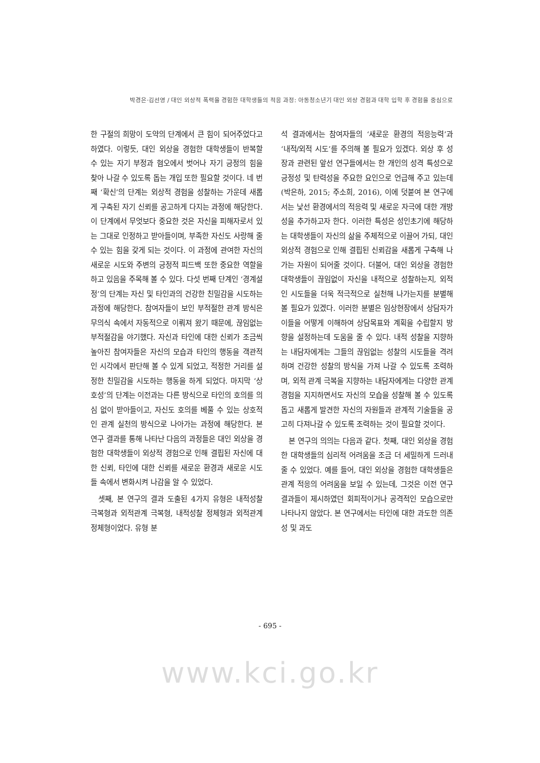박경은·김선영 / 대인 외상적 폭력을 경험한 대학생들의 적응 과정: 아동청소년기 대인 외상 경험과 대학 입학 후 경험을 중심으로
한 구절의 희망이 도약의 단계에서 큰 힘이 되어주었다고 하였다. 이렇듯, 대인 외상을 경험한 대학생들이 반복할 수 있는 자기 부정과 혐오에서 벗어나 자기 긍정의 힘을 찾아 나갈 수 있도록 돕는 개입 또한 필요할 것이다. 네 번째 ‘확신’의 단계는 외상적 경험을 성찰하는 가운데 새롭게 구축된 자기 신뢰를 공고하게 다지는 과정에 해당한다. 이 단계에서 무엇보다 중요한 것은 자신을 피해자로서 있는 그대로 인정하고 받아들이며, 부족한 자신도 사랑해 줄 수 있는 힘을 갖게 되는 것이다. 이 과정에 관여한 자신의 새로운 시도와 주변의 긍정적 피드백 또한 중요한 역할을 하고 있음을 주목해 볼 수 있다. 다섯 번째 단계인 ‘경계설정’의 단계는 자신 및 타인과의 건강한 친밀감을 시도하는 과정에 해당한다. 참여자들이 보인 부적절한 관계 방식은 무의식 속에서 자동적으로 이뤄져 왔기 때문에, 끊임없는 부적절감을 야기했다. 자신과 타인에 대한 신뢰가 조금씩 높아진 참여자들은 자신의 모습과 타인의 행동을 객관적인 시각에서 판단해 볼 수 있게 되었고, 적정한 거리를 설정한 친밀감을 시도하는 행동을 하게 되었다. 마지막 ‘상호성’의 단계는 이전과는 다른 방식으로 타인의 호의를 의심 없이 받아들이고, 자신도 호의를 베풀 수 있는 상호적인 관계 실천의 방식으로 나아가는 과정에 해당한다. 본 연구 결과를 통해 나타난 다음의 과정들은 대인 외상을 경험한 대학생들이 외상적 경험으로 인해 결핍된 자신에 대한 신뢰, 타인에 대한 신뢰를 새로운 환경과 새로운 시도들 속에서 변화시켜 나감을 알 수 있었다.
셋째, 본 연구의 결과 도출된 4가지 유형은 내적성찰 극복형과 외적관계 극복형, 내적성찰 정체형과 외적관계 정체형이었다. 유형 분
석 결과에서는 참여자들의 ‘새로운 환경의 적응능력’과 ‘내적/외적 시도’를 주의해 볼 필요가 있겠다. 외상 후 성장과 관련된 앞선 연구들에서는 한 개인의 성격 특성으로 긍정성 및 탄력성을 주요한 요인으로 언급해 주고 있는데(박은하, 2015; 주소희, 2016), 이에 덧붙여 본 연구에서는 낯선 환경에서의 적응력 및 새로운 자극에 대한 개방성을 추가하고자 한다. 이러한 특성은 성인초기에 해당하는 대학생들이 자신의 삶을 주체적으로 이끌어 가되, 대인 외상적 경험으로 인해 결핍된 신뢰감을 새롭게 구축해 나가는 자원이 되어줄 것이다. 더불어, 대인 외상을 경험한 대학생들이 끊임없이 자신을 내적으로 성찰하는지, 외적인 시도들을 더욱 적극적으로 실천해 나가는지를 분별해 볼 필요가 있겠다. 이러한 분별은 임상현장에서 상담자가 이들을 어떻게 이해하여 상담목표와 계획을 수립할지 방향을 설정하는데 도움을 줄 수 있다. 내적 성찰을 지향하는 내담자에게는 그들의 끊임없는 성찰의 시도들을 격려하며 건강한 성찰의 방식을 가져 나갈 수 있도록 조력하며, 외적 관계 극복을 지향하는 내담자에게는 다양한 관계 경험을 지지하면서도 자신의 모습을 성찰해 볼 수 있도록 돕고 새롭게 발견한 자신의 자원들과 관계적 기술들을 공고히 다져나갈 수 있도록 조력하는 것이 필요할 것이다.
본 연구의 의의는 다음과 같다. 첫째, 대인 외상을 경험한 대학생들의 심리적 어려움을 조금 더 세밀하게 드러내 줄 수 있었다. 예를 들어, 대인 외상을 경험한 대학생들은 관계 적응의 어려움을 보일 수 있는데, 그것은 이전 연구 결과들이 제시하였던 회피적이거나 공격적인 모습으로만 나타나지 않았다. 본 연구에서는 타인에 대한 과도한 의존성 및 과도
- 695 -
www.kci.go.kr